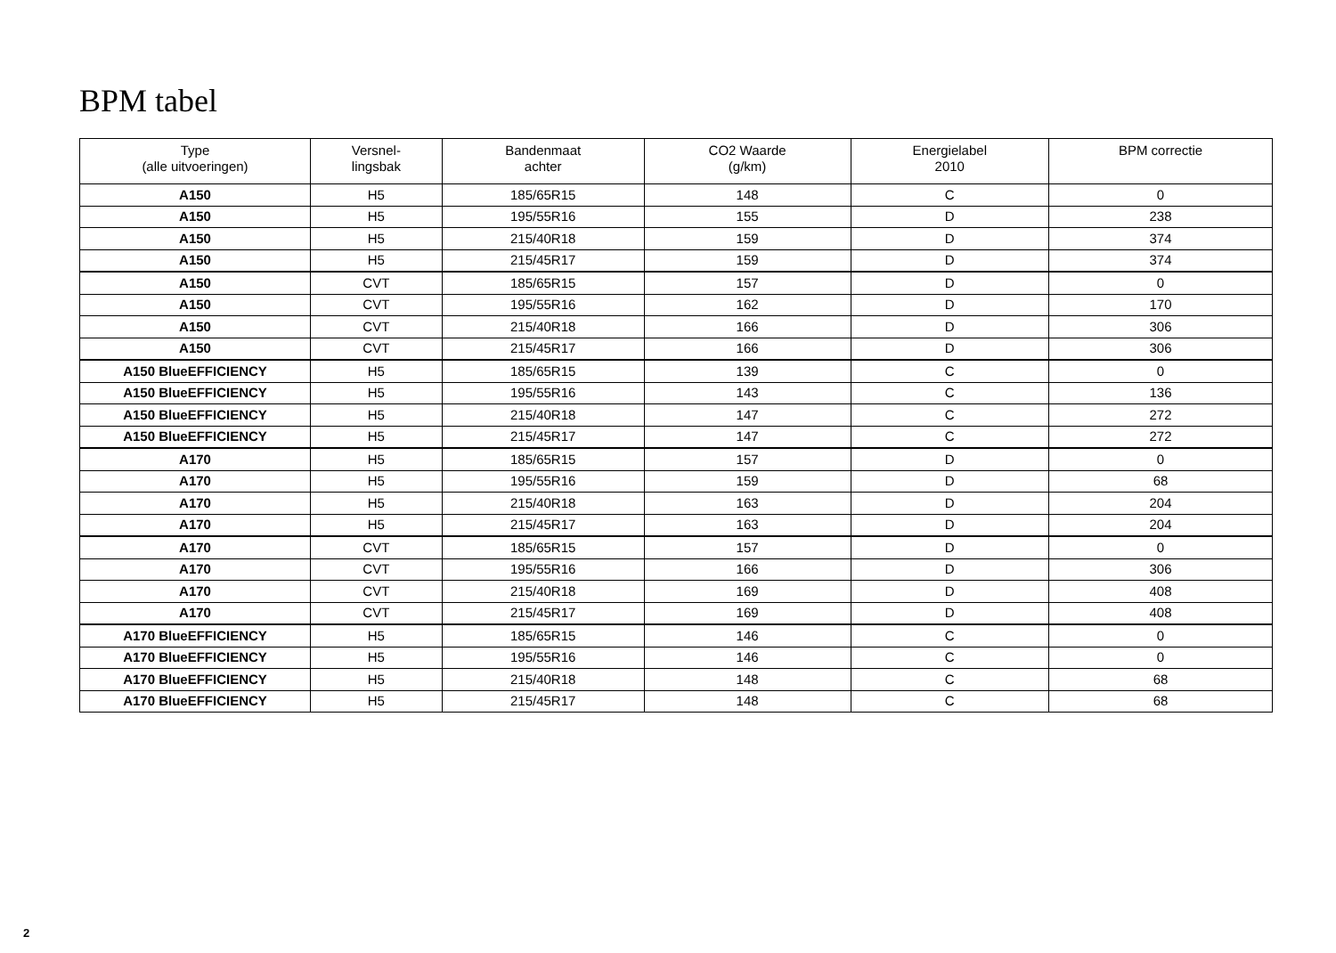BPM tabel
| Type (alle uitvoeringen) | Versnel- lingsbak | Bandenmaat achter | CO2 Waarde (g/km) | Energielabel 2010 | BPM correctie |
| --- | --- | --- | --- | --- | --- |
| A150 | H5 | 185/65R15 | 148 | C | 0 |
| A150 | H5 | 195/55R16 | 155 | D | 238 |
| A150 | H5 | 215/40R18 | 159 | D | 374 |
| A150 | H5 | 215/45R17 | 159 | D | 374 |
| A150 | CVT | 185/65R15 | 157 | D | 0 |
| A150 | CVT | 195/55R16 | 162 | D | 170 |
| A150 | CVT | 215/40R18 | 166 | D | 306 |
| A150 | CVT | 215/45R17 | 166 | D | 306 |
| A150 BlueEFFICIENCY | H5 | 185/65R15 | 139 | C | 0 |
| A150 BlueEFFICIENCY | H5 | 195/55R16 | 143 | C | 136 |
| A150 BlueEFFICIENCY | H5 | 215/40R18 | 147 | C | 272 |
| A150 BlueEFFICIENCY | H5 | 215/45R17 | 147 | C | 272 |
| A170 | H5 | 185/65R15 | 157 | D | 0 |
| A170 | H5 | 195/55R16 | 159 | D | 68 |
| A170 | H5 | 215/40R18 | 163 | D | 204 |
| A170 | H5 | 215/45R17 | 163 | D | 204 |
| A170 | CVT | 185/65R15 | 157 | D | 0 |
| A170 | CVT | 195/55R16 | 166 | D | 306 |
| A170 | CVT | 215/40R18 | 169 | D | 408 |
| A170 | CVT | 215/45R17 | 169 | D | 408 |
| A170 BlueEFFICIENCY | H5 | 185/65R15 | 146 | C | 0 |
| A170 BlueEFFICIENCY | H5 | 195/55R16 | 146 | C | 0 |
| A170 BlueEFFICIENCY | H5 | 215/40R18 | 148 | C | 68 |
| A170 BlueEFFICIENCY | H5 | 215/45R17 | 148 | C | 68 |
2